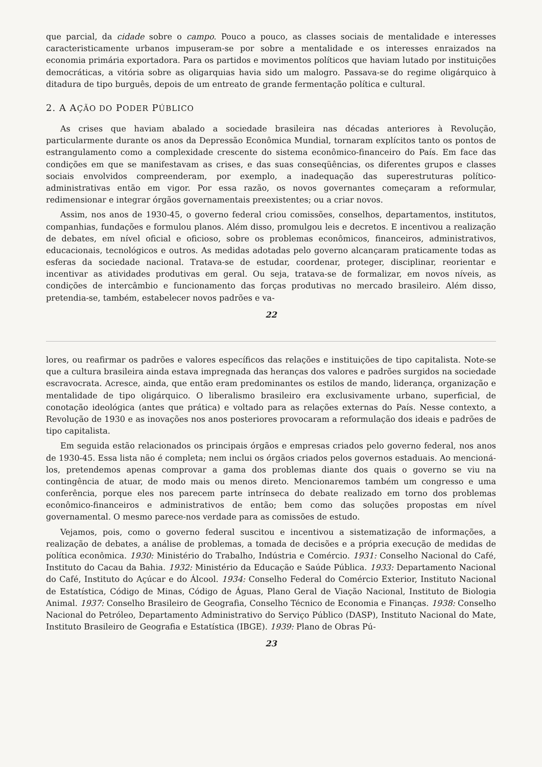que parcial, da cidade sobre o campo. Pouco a pouco, as classes sociais de mentalidade e interesses caracteristicamente urbanos impuseram-se por sobre a mentalidade e os interesses enraizados na economia primária exportadora. Para os partidos e movimentos políticos que haviam lutado por instituições democráticas, a vitória sobre as oligarquias havia sido um malogro. Passava-se do regime oligárquico à ditadura de tipo burguês, depois de um entreato de grande fermentação política e cultural.
2. A AÇÃO DO PODER PÚBLICO
As crises que haviam abalado a sociedade brasileira nas décadas anteriores à Revolução, particularmente durante os anos da Depressão Econômica Mundial, tornaram explícitos tanto os pontos de estrangulamento como a complexidade crescente do sistema econômico-financeiro do País. Em face das condições em que se manifestavam as crises, e das suas conseqüências, os diferentes grupos e classes sociais envolvidos compreenderam, por exemplo, a inadequação das superestruturas político-administrativas então em vigor. Por essa razão, os novos governantes começaram a reformular, redimensionar e integrar órgãos governamentais preexistentes; ou a criar novos.
Assim, nos anos de 1930-45, o governo federal criou comissões, conselhos, departamentos, institutos, companhias, fundações e formulou planos. Além disso, promulgou leis e decretos. E incentivou a realização de debates, em nível oficial e oficioso, sobre os problemas econômicos, financeiros, administrativos, educacionais, tecnológicos e outros. As medidas adotadas pelo governo alcançaram praticamente todas as esferas da sociedade nacional. Tratava-se de estudar, coordenar, proteger, disciplinar, reorientar e incentivar as atividades produtivas em geral. Ou seja, tratava-se de formalizar, em novos níveis, as condições de intercâmbio e funcionamento das forças produtivas no mercado brasileiro. Além disso, pretendia-se, também, estabelecer novos padrões e va-
22
lores, ou reafirmar os padrões e valores específicos das relações e instituições de tipo capitalista. Note-se que a cultura brasileira ainda estava impregnada das heranças dos valores e padrões surgidos na sociedade escravocrata. Acresce, ainda, que então eram predominantes os estilos de mando, liderança, organização e mentalidade de tipo oligárquico. O liberalismo brasileiro era exclusivamente urbano, superficial, de conotação ideológica (antes que prática) e voltado para as relações externas do País. Nesse contexto, a Revolução de 1930 e as inovações nos anos posteriores provocaram a reformulação dos ideais e padrões de tipo capitalista.
Em seguida estão relacionados os principais órgãos e empresas criados pelo governo federal, nos anos de 1930-45. Essa lista não é completa; nem inclui os órgãos criados pelos governos estaduais. Ao mencioná-los, pretendemos apenas comprovar a gama dos problemas diante dos quais o governo se viu na contingência de atuar, de modo mais ou menos direto. Mencionaremos também um congresso e uma conferência, porque eles nos parecem parte intrínseca do debate realizado em torno dos problemas econômico-financeiros e administrativos de então; bem como das soluções propostas em nível governamental. O mesmo parece-nos verdade para as comissões de estudo.
Vejamos, pois, como o governo federal suscitou e incentivou a sistematização de informações, a realização de debates, a análise de problemas, a tomada de decisões e a própria execução de medidas de política econômica. 1930: Ministério do Trabalho, Indústria e Comércio. 1931: Conselho Nacional do Café, Instituto do Cacau da Bahia. 1932: Ministério da Educação e Saúde Pública. 1933: Departamento Nacional do Café, Instituto do Açúcar e do Álcool. 1934: Conselho Federal do Comércio Exterior, Instituto Nacional de Estatística, Código de Minas, Código de Águas, Plano Geral de Viação Nacional, Instituto de Biologia Animal. 1937: Conselho Brasileiro de Geografia, Conselho Técnico de Economia e Finanças. 1938: Conselho Nacional do Petróleo, Departamento Administrativo do Serviço Público (DASP), Instituto Nacional do Mate, Instituto Brasileiro de Geografia e Estatística (IBGE). 1939: Plano de Obras Pú-
23